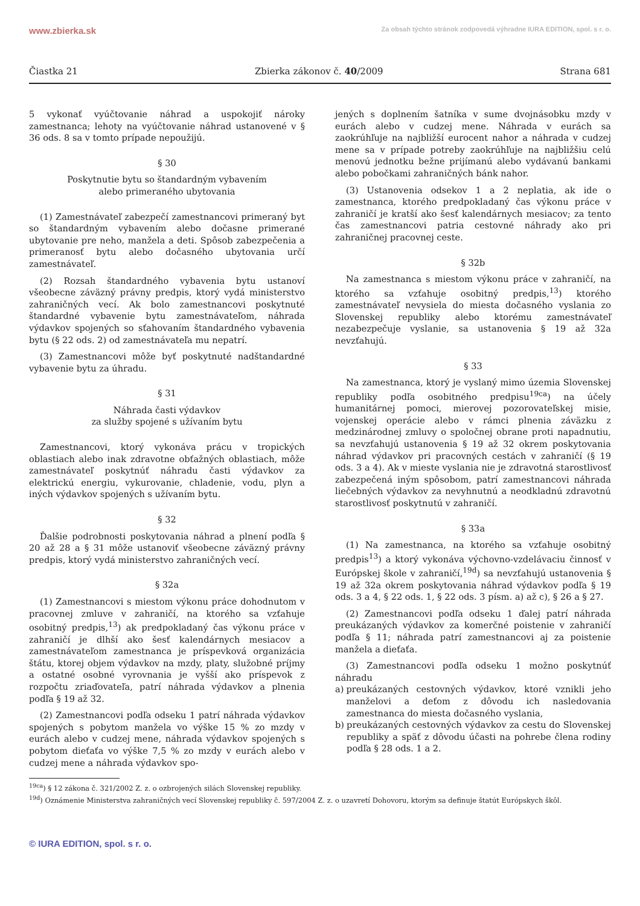www.zbierka.sk Za obsah týchto stránok zodpovedá výhradne IURA EDITION, spol. s r. o.
Čiastka 21 Zbierka zákonov č. 40/2009 Strana 681
5 vykonať vyúčtovanie náhrad a uspokojiť nároky zamestnanca; lehoty na vyúčtovanie náhrad ustanovené v § 36 ods. 8 sa v tomto prípade nepoužijú.
§ 30
Poskytnutie bytu so štandardným vybavením
alebo primeraného ubytovania
(1) Zamestnávateľ zabezpečí zamestnancovi primeraný byt so štandardným vybavením alebo dočasne primerané ubytovanie pre neho, manžela a deti. Spôsob zabezpečenia a primeranosť bytu alebo dočasného ubytovania určí zamestnávateľ.
(2) Rozsah štandardného vybavenia bytu ustanoví všeobecne záväzný právny predpis, ktorý vydá ministerstvo zahraničných vecí. Ak bolo zamestnancovi poskytnuté štandardné vybavenie bytu zamestnávateľom, náhrada výdavkov spojených so sťahovaním štandardného vybavenia bytu (§ 22 ods. 2) od zamestnávateľa mu nepatrí.
(3) Zamestnancovi môže byť poskytnuté nadštandardné vybavenie bytu za úhradu.
§ 31
Náhrada časti výdavkov
za služby spojené s užívaním bytu
Zamestnancovi, ktorý vykonáva prácu v tropických oblastiach alebo inak zdravotne obťažných oblastiach, môže zamestnávateľ poskytnúť náhradu časti výdavkov za elektrickú energiu, vykurovanie, chladenie, vodu, plyn a iných výdavkov spojených s užívaním bytu.
§ 32
Ďalšie podrobnosti poskytovania náhrad a plnení podľa § 20 až 28 a § 31 môže ustanoviť všeobecne záväzný právny predpis, ktorý vydá ministerstvo zahraničných vecí.
§ 32a
(1) Zamestnancovi s miestom výkonu práce dohodnutom v pracovnej zmluve v zahraničí, na ktorého sa vzťahuje osobitný predpis,<sup>13</sup>) ak predpokladaný čas výkonu práce v zahraničí je dlhší ako šesť kalendárnych mesiacov a zamestnávateľom zamestnanca je príspevková organizácia štátu, ktorej objem výdavkov na mzdy, platy, služobné príjmy a ostatné osobné vyrovnania je vyšší ako príspevok z rozpočtu zriaďovateľa, patrí náhrada výdavkov a plnenia podľa § 19 až 32.
(2) Zamestnancovi podľa odseku 1 patrí náhrada výdavkov spojených s pobytom manžela vo výške 15 % zo mzdy v eurách alebo v cudzej mene, náhrada výdavkov spojených s pobytom dieťaťa vo výške 7,5 % zo mzdy v eurách alebo v cudzej mene a náhrada výdavkov spo-
jených s doplnením šatníka v sume dvojnásobku mzdy v eurách alebo v cudzej mene. Náhrada v eurách sa zaokrúhľuje na najbližší eurocent nahor a náhrada v cudzej mene sa v prípade potreby zaokrúhľuje na najbližšiu celú menovú jednotku bežne prijímanú alebo vydávanú bankami alebo pobočkami zahraničných bánk nahor.
(3) Ustanovenia odsekov 1 a 2 neplatia, ak ide o zamestnanca, ktorého predpokladaný čas výkonu práce v zahraničí je kratší ako šesť kalendárnych mesiacov; za tento čas zamestnancovi patria cestovné náhrady ako pri zahraničnej pracovnej ceste.
§ 32b
Na zamestnanca s miestom výkonu práce v zahraničí, na ktorého sa vzťahuje osobitný predpis,<sup>13</sup>) ktorého zamestnávateľ nevysiela do miesta dočasného vyslania zo Slovenskej republiky alebo ktorému zamestnávateľ nezabezpečuje vyslanie, sa ustanovenia § 19 až 32a nevzťahujú.
§ 33
Na zamestnanca, ktorý je vyslaný mimo územia Slovenskej republiky podľa osobitného predpisu<sup>19ca</sup>) na účely humanitárnej pomoci, mierovej pozorovateľskej misie, vojenskej operácie alebo v rámci plnenia záväzku z medzinárodnej zmluvy o spoločnej obrane proti napadnutiu, sa nevzťahujú ustanovenia § 19 až 32 okrem poskytovania náhrad výdavkov pri pracovných cestách v zahraničí (§ 19 ods. 3 a 4). Ak v mieste vyslania nie je zdravotná starostlivosť zabezpečená iným spôsobom, patrí zamestnancovi náhrada liečebných výdavkov za nevyhnutnú a neodkladnú zdravotnú starostlivosť poskytnutú v zahraničí.
§ 33a
(1) Na zamestnanca, na ktorého sa vzťahuje osobitný predpis<sup>13</sup>) a ktorý vykonáva výchovno-vzdelávaciu činnosť v Európskej škole v zahraničí,<sup>19d</sup>) sa nevzťahujú ustanovenia § 19 až 32a okrem poskytovania náhrad výdavkov podľa § 19 ods. 3 a 4, § 22 ods. 1, § 22 ods. 3 písm. a) až c), § 26 a § 27.
(2) Zamestnancovi podľa odseku 1 ďalej patrí náhrada preukázaných výdavkov za komerčné poistenie v zahraničí podľa § 11; náhrada patrí zamestnancovi aj za poistenie manžela a dieťaťa.
(3) Zamestnancovi podľa odseku 1 možno poskytnúť náhradu
a) preukázaných cestovných výdavkov, ktoré vznikli jeho manželovi a deťom z dôvodu ich nasledovania zamestnanca do miesta dočasného vyslania,
b) preukázaných cestovných výdavkov za cestu do Slovenskej republiky a späť z dôvodu účasti na pohrebe člena rodiny podľa § 28 ods. 1 a 2.
<sup>19ca</sup>) § 12 zákona č. 321/2002 Z. z. o ozbrojených silách Slovenskej republiky.
<sup>19d</sup>) Oznámenie Ministerstva zahraničných vecí Slovenskej republiky č. 597/2004 Z. z. o uzavretí Dohovoru, ktorým sa definuje štatút Európskych škôl.
© IURA EDITION, spol. s r. o.